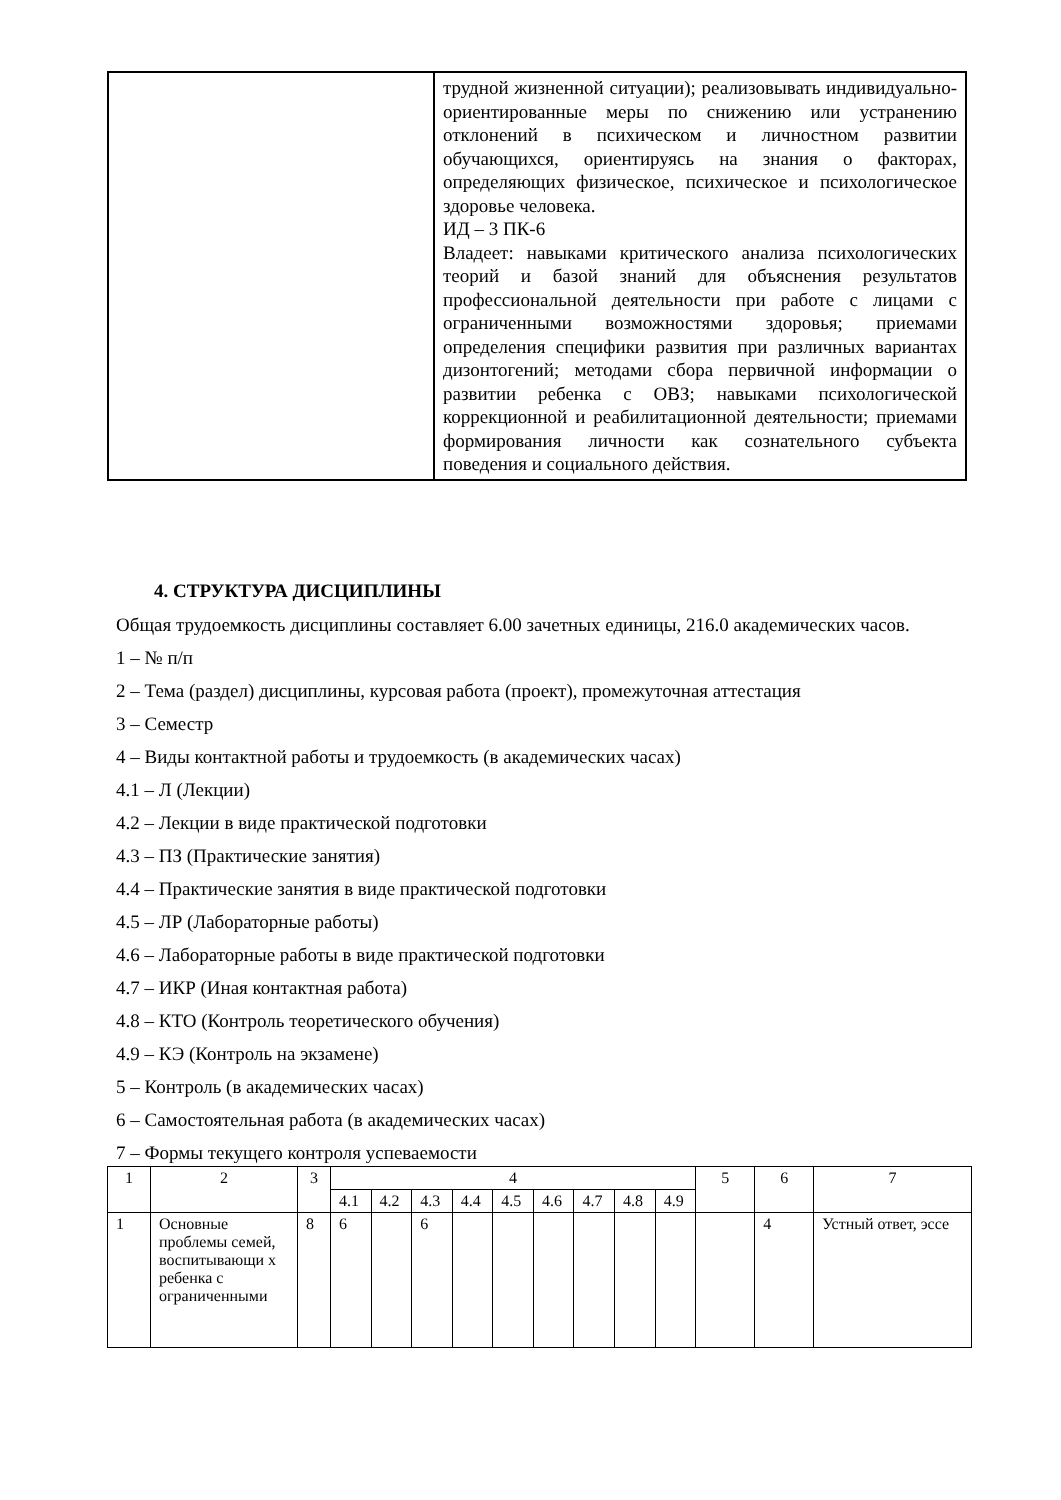| | трудной жизненной ситуации); реализовывать индивидуально- ориентированные меры по снижению или устранению отклонений в психическом и личностном развитии обучающихся, ориентируясь на знания о факторах, определяющих физическое, психическое и психологическое здоровье человека. ИД – 3 ПК-6 Владеет: навыками критического анализа психологических теорий и базой знаний для объяснения результатов профессиональной деятельности при работе с лицами с ограниченными возможностями здоровья; приемами определения специфики развития при различных вариантах дизонтогений; методами сбора первичной информации о развитии ребенка с ОВЗ; навыками психологической коррекционной и реабилитационной деятельности; приемами формирования личности как сознательного субъекта поведения и социального действия. |
4. СТРУКТУРА ДИСЦИПЛИНЫ
Общая трудоемкость дисциплины составляет 6.00 зачетных единицы, 216.0 академических часов.
1 – № п/п
2 – Тема (раздел) дисциплины, курсовая работа (проект), промежуточная аттестация
3 – Семестр
4 – Виды контактной работы и трудоемкость (в академических часах)
4.1 – Л (Лекции)
4.2 – Лекции в виде практической подготовки
4.3 – ПЗ (Практические занятия)
4.4 – Практические занятия в виде практической подготовки
4.5 – ЛР (Лабораторные работы)
4.6 – Лабораторные работы в виде практической подготовки
4.7 – ИКР (Иная контактная работа)
4.8 – КТО (Контроль теоретического обучения)
4.9 – КЭ (Контроль на экзамене)
5 – Контроль (в академических часах)
6 – Самостоятельная работа (в академических часах)
7 – Формы текущего контроля успеваемости
| 1 | 2 | 3 | 4 | | | | | | | | | 5 | 6 | 7 |
| | | | 4.1 | 4.2 | 4.3 | 4.4 | 4.5 | 4.6 | 4.7 | 4.8 | 4.9 | | | |
| 1 | Основные проблемы семей, воспитывающи х ребенка с ограниченными | 8 | 6 | | 6 | | | | | | | | 4 | Устный ответ, эссе |